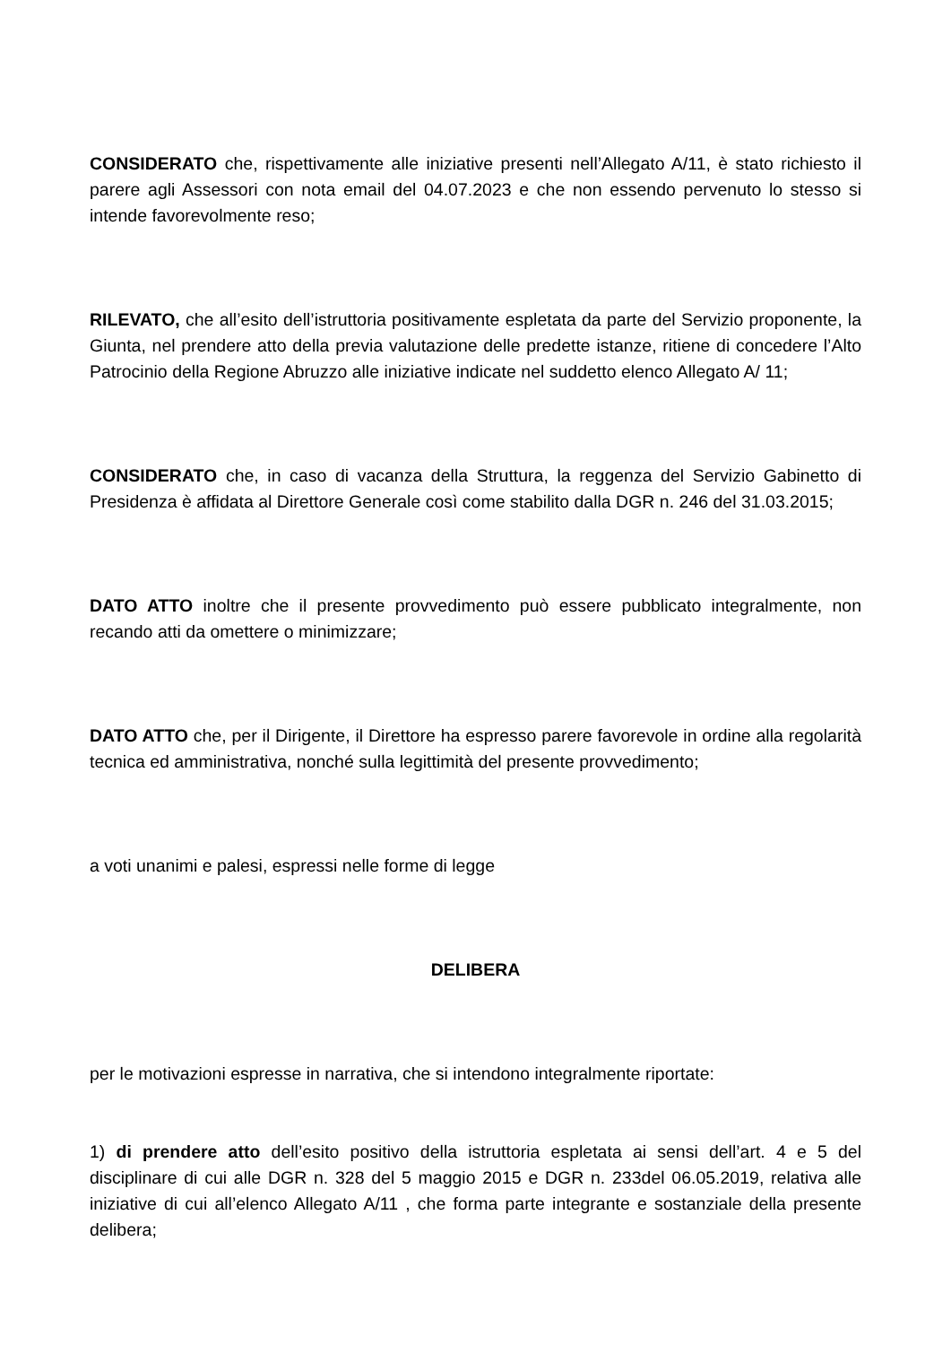CONSIDERATO che, rispettivamente alle iniziative presenti nell’Allegato A/11, è stato richiesto il parere agli Assessori con nota email del 04.07.2023 e che non essendo pervenuto lo stesso si intende favorevolmente reso;
RILEVATO, che all’esito dell’istruttoria positivamente espletata da parte del Servizio proponente, la Giunta, nel prendere atto della previa valutazione delle predette istanze, ritiene di concedere l’Alto Patrocinio della Regione Abruzzo alle iniziative indicate nel suddetto elenco Allegato A/ 11;
CONSIDERATO che, in caso di vacanza della Struttura, la reggenza del Servizio Gabinetto di Presidenza è affidata al Direttore Generale così come stabilito dalla DGR n. 246 del 31.03.2015;
DATO ATTO inoltre che il presente provvedimento può essere pubblicato integralmente, non recando atti da omettere o minimizzare;
DATO ATTO che, per il Dirigente, il Direttore ha espresso parere favorevole in ordine alla regolarità tecnica ed amministrativa, nonché sulla legittimità del presente provvedimento;
a voti unanimi e palesi, espressi nelle forme di legge
DELIBERA
per le motivazioni espresse in narrativa, che si intendono integralmente riportate:
1) di prendere atto dell’esito positivo della istruttoria espletata ai sensi dell’art. 4 e 5 del disciplinare di cui alle DGR n. 328 del 5 maggio 2015 e DGR n. 233del 06.05.2019, relativa alle iniziative di cui all’elenco Allegato A/11 , che forma parte integrante e sostanziale della presente delibera;